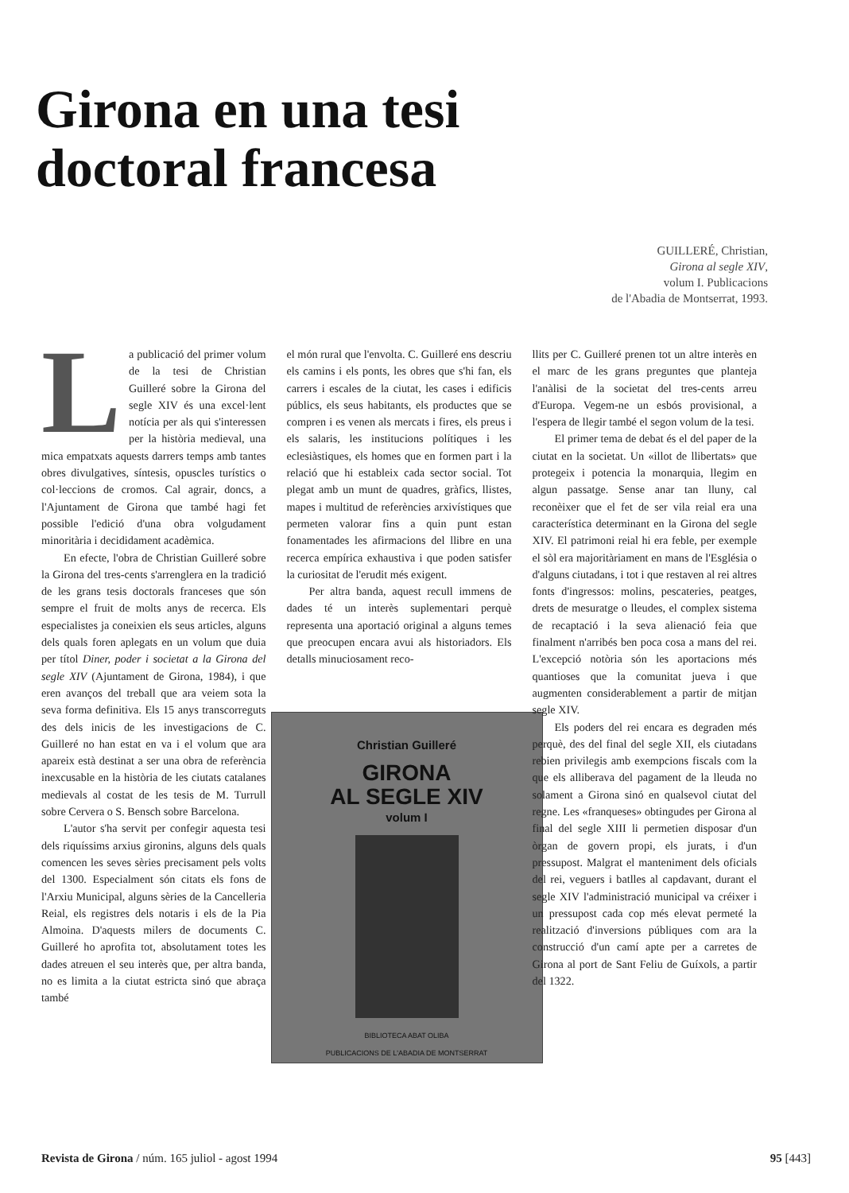Girona en una tesi
doctoral francesa
GUILLERÉ, Christian,
Girona al segle XIV,
volum I. Publicacions
de l'Abadia de Montserrat, 1993.
La publicació del primer volum de la tesi de Christian Guilleré sobre la Girona del segle XIV és una excel·lent notícia per als qui s'interessen per la història medieval, una mica empatxats aquests darrers temps amb tantes obres divulgatives, síntesis, opuscles turístics o col·leccions de cromos. Cal agrair, doncs, a l'Ajuntament de Girona que també hagi fet possible l'edició d'una obra volgudament minoritària i decididament acadèmica.
En efecte, l'obra de Christian Guilleré sobre la Girona del tres-cents s'arrenglera en la tradició de les grans tesis doctorals franceses que són sempre el fruit de molts anys de recerca. Els especialistes ja coneixien els seus articles, alguns dels quals foren aplegats en un volum que duia per títol Diner, poder i societat a la Girona del segle XIV (Ajuntament de Girona, 1984), i que eren avanços del treball que ara veiem sota la seva forma definitiva. Els 15 anys transcorreguts des dels inicis de les investigacions de C. Guilleré no han estat en va i el volum que ara apareix està destinat a ser una obra de referència inexcusable en la història de les ciutats catalanes medievals al costat de les tesis de M. Turrull sobre Cervera o S. Bensch sobre Barcelona.
L'autor s'ha servit per confegir aquesta tesi dels riquíssims arxius gironins, alguns dels quals comencen les seves sèries precisament pels volts del 1300. Especialment són citats els fons de l'Arxiu Municipal, alguns sèries de la Cancelleria Reial, els registres dels notaris i els de la Pia Almoina. D'aquests milers de documents C. Guilleré ho aprofita tot, absolutament totes les dades atreuen el seu interès que, per altra banda, no es limita a la ciutat estricta sinó que abraça també
el món rural que l'envolta. C. Guilleré ens descriu els camins i els ponts, les obres que s'hi fan, els carrers i escales de la ciutat, les cases i edificis públics, els seus habitants, els productes que se compren i es venen als mercats i fires, els preus i els salaris, les institucions polítiques i les eclesiàstiques, els homes que en formen part i la relació que hi estableix cada sector social. Tot plegat amb un munt de quadres, gràfics, llistes, mapes i multitud de referències arxivístiques que permeten valorar fins a quin punt estan fonamentades les afirmacions del llibre en una recerca empírica exhaustiva i que poden satisfer la curiositat de l'erudit més exigent.
Per altra banda, aquest recull immens de dades té un interès suplementari perquè representa una aportació original a alguns temes que preocupen encara avui als historiadors. Els detalls minuciosament reco-
Christian Guilleré
GIRONA
AL SEGLE XIV
volum I
BIBLIOTECA ABAT OLIBA
PUBLICACIONS DE L'ABADIA DE MONTSERRAT
llits per C. Guilleré prenen tot un altre interès en el marc de les grans preguntes que planteja l'anàlisi de la societat del tres-cents arreu d'Europa. Vegem-ne un esbós provisional, a l'espera de llegir també el segon volum de la tesi.
El primer tema de debat és el del paper de la ciutat en la societat. Un «illot de llibertats» que protegeix i potencia la monarquia, llegim en algun passatge. Sense anar tan lluny, cal reconèixer que el fet de ser vila reial era una característica determinant en la Girona del segle XIV. El patrimoni reial hi era feble, per exemple el sòl era majoritàriament en mans de l'Església o d'alguns ciutadans, i tot i que restaven al rei altres fonts d'ingressos: molins, pescateries, peatges, drets de mesuratge o lleudes, el complex sistema de recaptació i la seva alienació feia que finalment n'arribés ben poca cosa a mans del rei. L'excepció notòria són les aportacions més quantioses que la comunitat jueva i que augmenten considerablement a partir de mitjan segle XIV.
Els poders del rei encara es degraden més perquè, des del final del segle XII, els ciutadans rebien privilegis amb exempcions fiscals com la que els alliberava del pagament de la lleuda no solament a Girona sinó en qualsevol ciutat del regne. Les «franqueses» obtingudes per Girona al final del segle XIII li permetien disposar d'un òrgan de govern propi, els jurats, i d'un pressupost. Malgrat el manteniment dels oficials del rei, veguers i batlles al capdavant, durant el segle XIV l'administració municipal va créixer i un pressupost cada cop més elevat permeté la realització d'inversions públiques com ara la construcció d'un camí apte per a carretes de Girona al port de Sant Feliu de Guíxols, a partir del 1322.
Revista de Girona / núm. 165 juliol - agost 1994 95 [443]